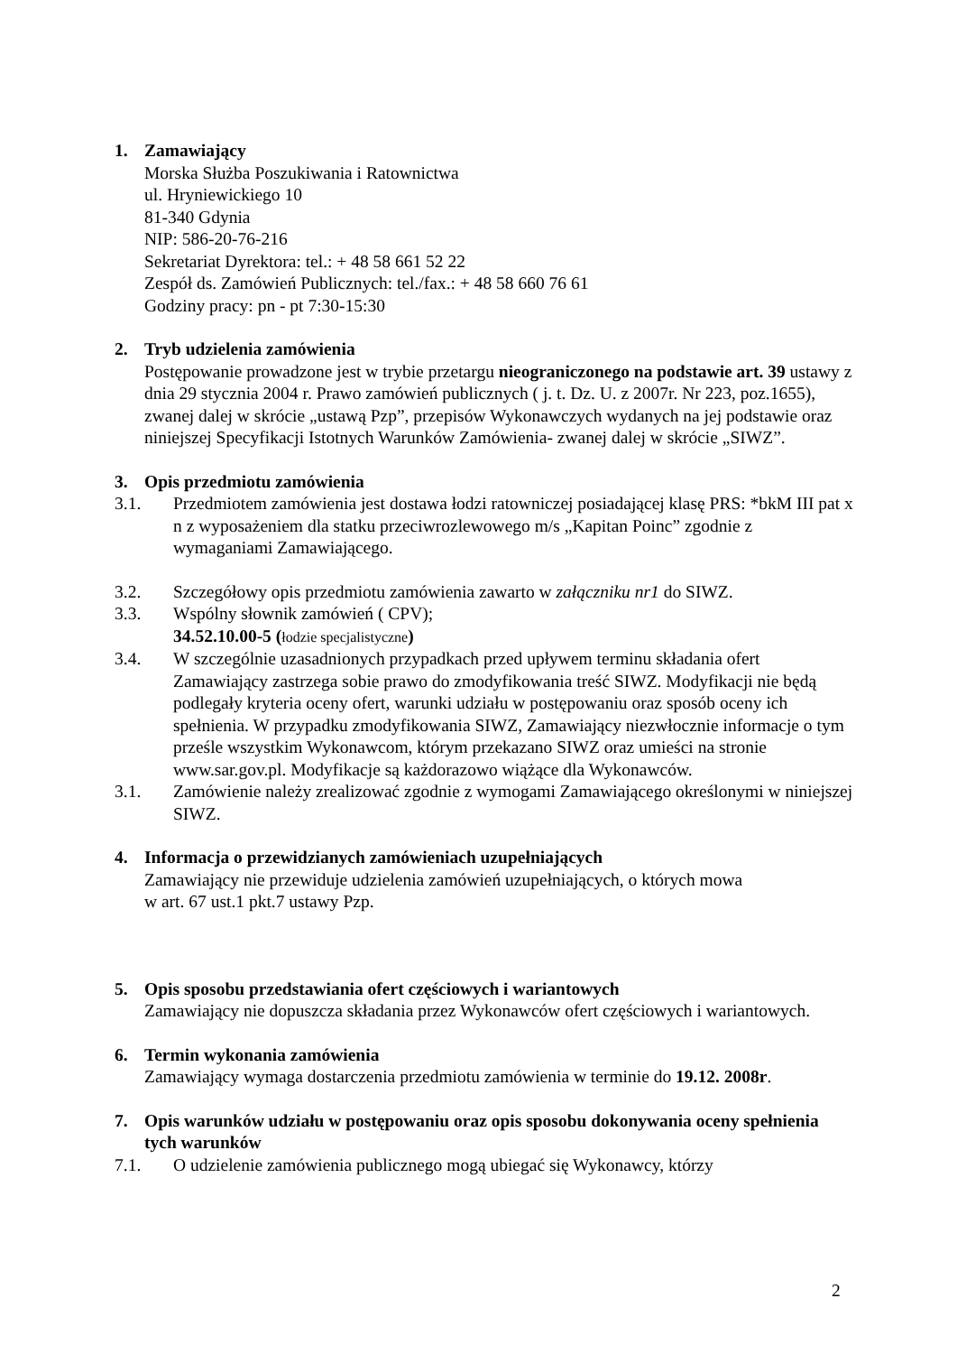1. Zamawiający
Morska Służba Poszukiwania i Ratownictwa
ul. Hryniewickiego 10
81-340 Gdynia
NIP: 586-20-76-216
Sekretariat Dyrektora: tel.: + 48 58 661 52 22
Zespół ds. Zamówień Publicznych: tel./fax.: + 48 58 660 76 61
Godziny pracy: pn - pt 7:30-15:30
2. Tryb udzielenia zamówienia
Postępowanie prowadzone jest w trybie przetargu nieograniczonego na podstawie art. 39 ustawy z dnia 29 stycznia 2004 r. Prawo zamówień publicznych ( j. t. Dz. U. z 2007r. Nr 223, poz.1655), zwanej dalej w skrócie „ustawą Pzp”, przepisów Wykonawczych wydanych na jej podstawie oraz niniejszej Specyfikacji Istotnych Warunków Zamówienia- zwanej dalej w skrócie „SIWZ”.
3. Opis przedmiotu zamówienia
3.1. Przedmiotem zamówienia jest dostawa łodzi ratowniczej posiadającej klasę PRS: *bkM III pat x n z wyposażeniem dla statku przeciwrozlewowego m/s „Kapitan Poinc” zgodnie z wymaganiami Zamawiającego.
3.2. Szczegółowy opis przedmiotu zamówienia zawarto w załączniku nr1 do SIWZ.
3.3. Wspólny słownik zamówień ( CPV);
34.52.10.00-5 (łodzie specjalistyczne)
3.4. W szczególnie uzasadnionych przypadkach przed upływem terminu składania ofert Zamawiający zastrzega sobie prawo do zmodyfikowania treść SIWZ. Modyfikacji nie będą podlegały kryteria oceny ofert, warunki udziału w postępowaniu oraz sposób oceny ich spełnienia. W przypadku zmodyfikowania SIWZ, Zamawiający niezwłocznie informacje o tym prześle wszystkim Wykonawcom, którym przekazano SIWZ oraz umieści na stronie www.sar.gov.pl. Modyfikacje są każdorazowo wiążące dla Wykonawców.
3.1. Zamówienie należy zrealizować zgodnie z wymogami Zamawiającego określonymi w niniejszej SIWZ.
4. Informacja o przewidzianych zamówieniach uzupełniających
Zamawiający nie przewiduje udzielenia zamówień uzupełniających, o których mowa
w art. 67 ust.1 pkt.7 ustawy Pzp.
5. Opis sposobu przedstawiania ofert częściowych i wariantowych
Zamawiający nie dopuszcza składania przez Wykonawców ofert częściowych i wariantowych.
6. Termin wykonania zamówienia
Zamawiający wymaga dostarczenia przedmiotu zamówienia w terminie do 19.12. 2008r.
7. Opis warunków udziału w postępowaniu oraz opis sposobu dokonywania oceny spełnienia tych warunków
7.1. O udzielenie zamówienia publicznego mogą ubiegać się Wykonawcy, którzy
2